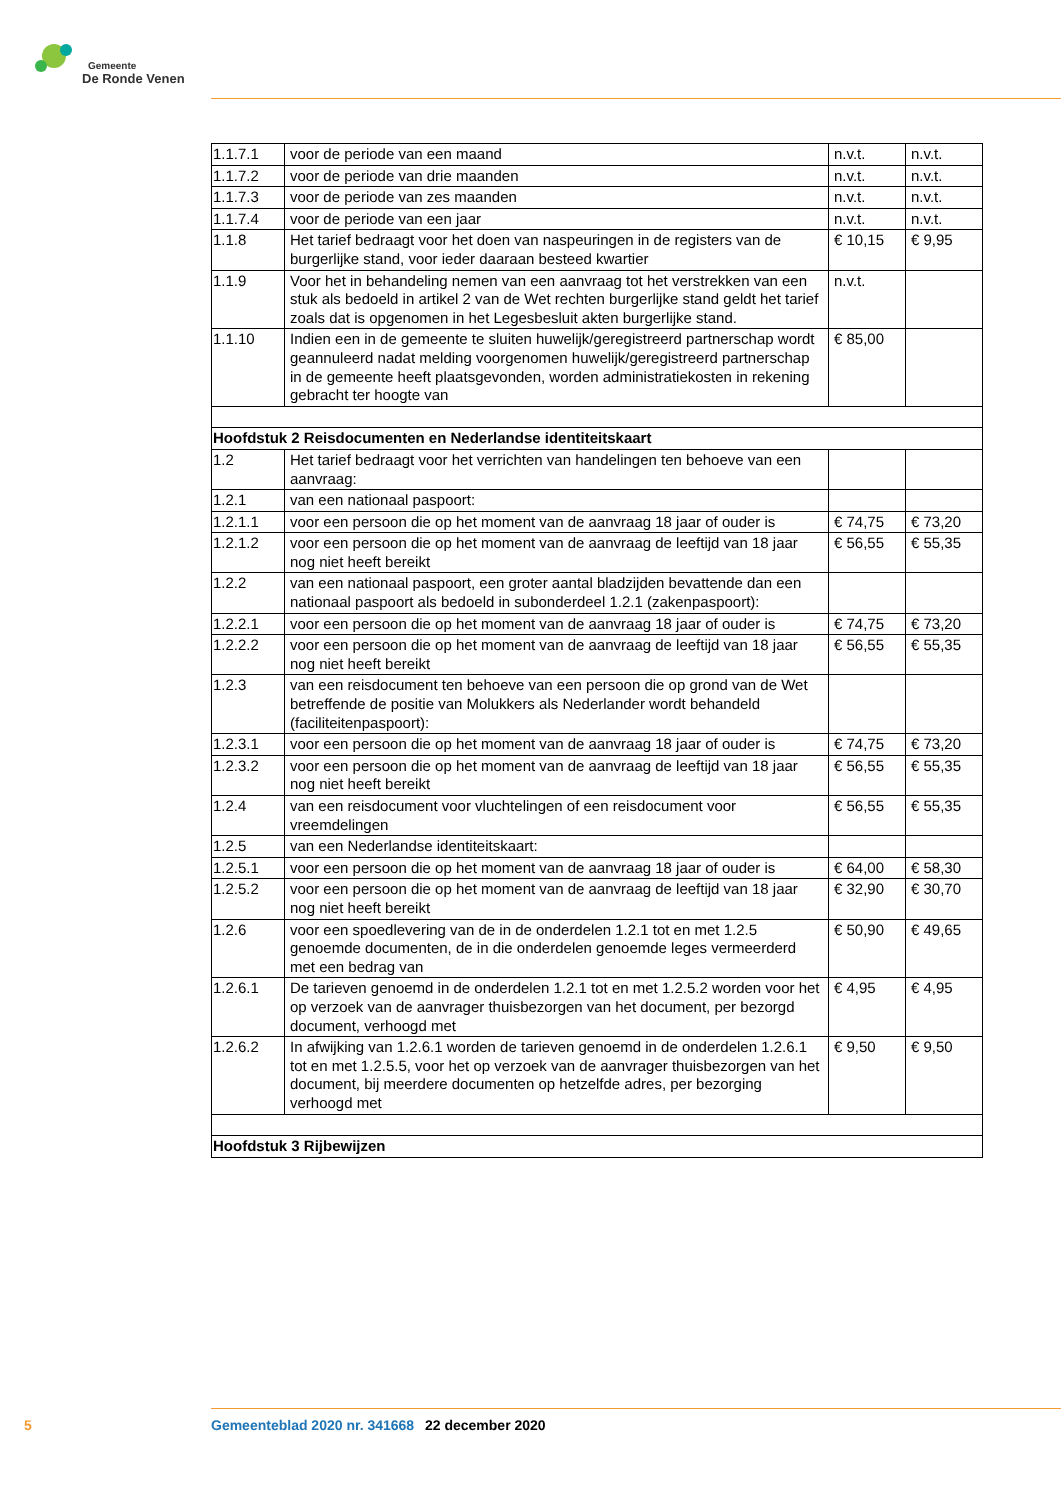Gemeente
De Ronde Venen
| 1.1.7.1 | voor de periode van een maand | n.v.t. | n.v.t. |
| 1.1.7.2 | voor de periode van drie maanden | n.v.t. | n.v.t. |
| 1.1.7.3 | voor de periode van zes maanden | n.v.t. | n.v.t. |
| 1.1.7.4 | voor de periode van een jaar | n.v.t. | n.v.t. |
| 1.1.8 | Het tarief bedraagt voor het doen van naspeuringen in de registers van de burgerlijke stand, voor ieder daaraan besteed kwartier | € 10,15 | € 9,95 |
| 1.1.9 | Voor het in behandeling nemen van een aanvraag tot het verstrekken van een stuk als bedoeld in artikel 2 van de Wet rechten burgerlijke stand geldt het tarief zoals dat is opgenomen in het Legesbesluit akten burgerlijke stand. | n.v.t. | |
| 1.1.10 | Indien een in de gemeente te sluiten huwelijk/geregistreerd partner­schap wordt geannuleerd nadat melding voorgenomen huwelijk/gere­gistreerd partnerschap in de gemeente heeft plaatsgevonden, worden administratiekosten in rekening gebracht ter hoogte van | € 85,00 | |
| Hoofdstuk 2 Reisdocumenten en Nederlandse identiteitskaart | | | |
| 1.2 | Het tarief bedraagt voor het verrichten van handelingen ten behoeve van een aanvraag: | | |
| 1.2.1 | van een nationaal paspoort: | | |
| 1.2.1.1 | voor een persoon die op het moment van de aanvraag 18 jaar of ouder is | € 74,75 | € 73,20 |
| 1.2.1.2 | voor een persoon die op het moment van de aanvraag de leeftijd van 18 jaar nog niet heeft bereikt | € 56,55 | € 55,35 |
| 1.2.2 | van een nationaal paspoort, een groter aantal bladzijden bevattende dan een nationaal paspoort als bedoeld in subonderdeel 1.2.1 (zaken­paspoort): | | |
| 1.2.2.1 | voor een persoon die op het moment van de aanvraag 18 jaar of ouder is | € 74,75 | € 73,20 |
| 1.2.2.2 | voor een persoon die op het moment van de aanvraag de leeftijd van 18 jaar nog niet heeft bereikt | € 56,55 | € 55,35 |
| 1.2.3 | van een reisdocument ten behoeve van een persoon die op grond van de Wet betreffende de positie van Molukkers als Nederlander wordt behandeld (faciliteitenpaspoort): | | |
| 1.2.3.1 | voor een persoon die op het moment van de aanvraag 18 jaar of ouder is | € 74,75 | € 73,20 |
| 1.2.3.2 | voor een persoon die op het moment van de aanvraag de leeftijd van 18 jaar nog niet heeft bereikt | € 56,55 | € 55,35 |
| 1.2.4 | van een reisdocument voor vluchtelingen of een reisdocument voor vreemdelingen | € 56,55 | € 55,35 |
| 1.2.5 | van een Nederlandse identiteitskaart: | | |
| 1.2.5.1 | voor een persoon die op het moment van de aanvraag 18 jaar of ouder is | € 64,00 | € 58,30 |
| 1.2.5.2 | voor een persoon die op het moment van de aanvraag de leeftijd van 18 jaar nog niet heeft bereikt | € 32,90 | € 30,70 |
| 1.2.6 | voor een spoedlevering van de in de onderdelen 1.2.1 tot en met 1.2.5 genoemde documenten, de in die onderdelen genoemde leges vermeer­derd met een bedrag van | € 50,90 | € 49,65 |
| 1.2.6.1 | De tarieven genoemd in de onderdelen 1.2.1 tot en met 1.2.5.2 worden voor het op verzoek van de aanvrager thuisbezorgen van het document, per bezorgd document, verhoogd met | € 4,95 | € 4,95 |
| 1.2.6.2 | In afwijking van 1.2.6.1 worden de tarieven genoemd in de onderdelen 1.2.6.1 tot en met 1.2.5.5, voor het op verzoek van de aanvrager thuis­bezorgen van het document, bij meerdere documenten op hetzelfde adres, per bezorging verhoogd met | € 9,50 | € 9,50 |
| Hoofdstuk 3 Rijbewijzen | | | |
5 Gemeenteblad 2020 nr. 341668 22 december 2020